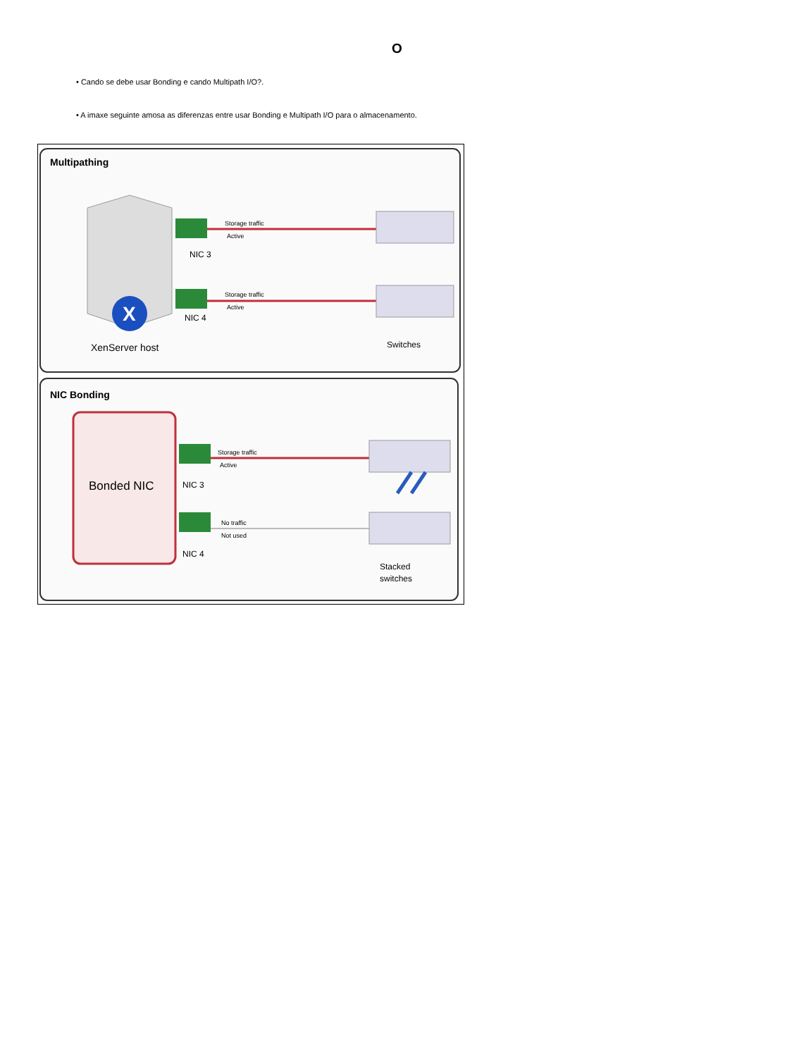O
• Cando se debe usar Bonding e cando Multipath I/O?.
• A imaxe seguinte amosa as diferenzas entre usar Bonding e Multipath I/O para o almacenamento.
Multipathing
X
Storage traffic
Active
NIC 3
Storage traffic
Active
NIC 4
XenServer host
Switches
NIC Bonding
Bonded NIC
Storage traffic
Active
NIC 3
No traffic
Not used
NIC 4
Stacked
switches